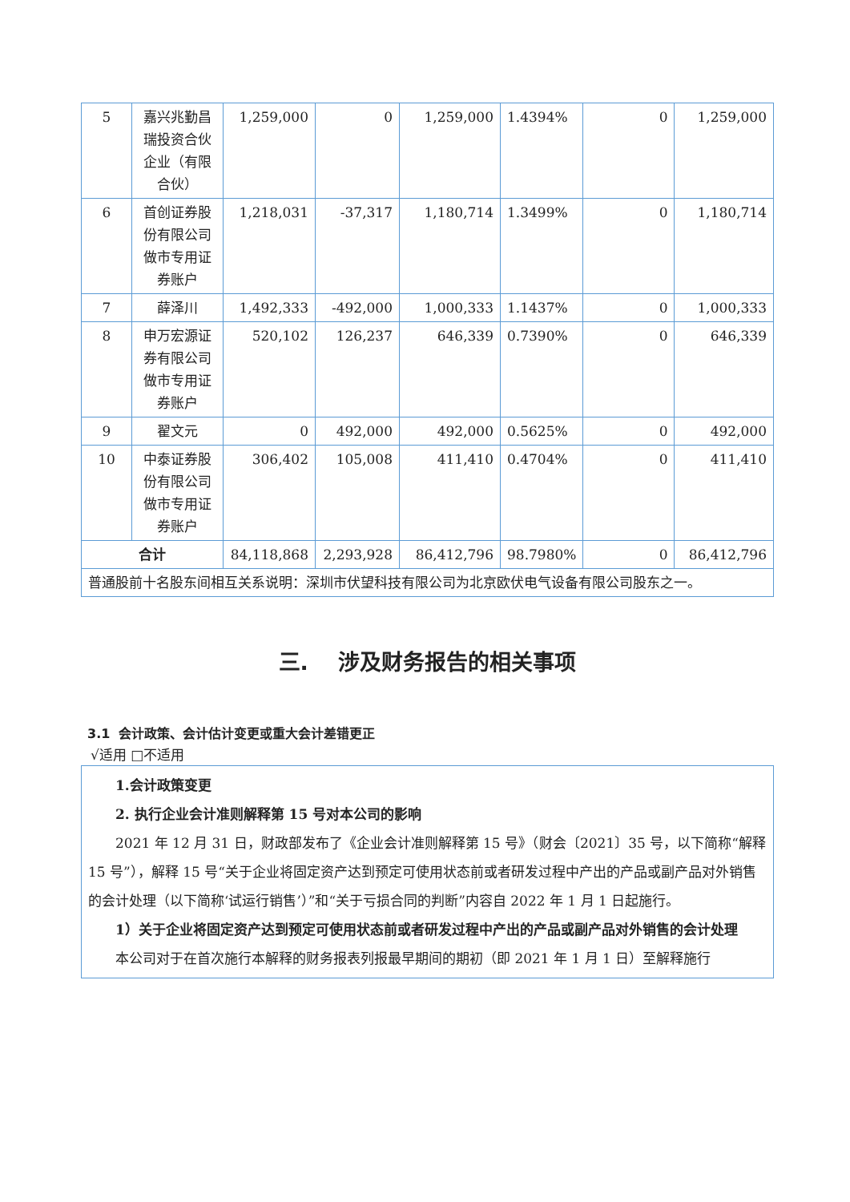| 5 | 嘉兴兆勤昌瑞投资合伙企业（有限合伙） | 1,259,000 | 0 | 1,259,000 | 1.4394% | 0 | 1,259,000 |
| 6 | 首创证券股份有限公司做市专用证券账户 | 1,218,031 | -37,317 | 1,180,714 | 1.3499% | 0 | 1,180,714 |
| 7 | 薛泽川 | 1,492,333 | -492,000 | 1,000,333 | 1.1437% | 0 | 1,000,333 |
| 8 | 申万宏源证券有限公司做市专用证券账户 | 520,102 | 126,237 | 646,339 | 0.7390% | 0 | 646,339 |
| 9 | 翟文元 | 0 | 492,000 | 492,000 | 0.5625% | 0 | 492,000 |
| 10 | 中泰证券股份有限公司做市专用证券账户 | 306,402 | 105,008 | 411,410 | 0.4704% | 0 | 411,410 |
| 合计 | | 84,118,868 | 2,293,928 | 86,412,796 | 98.7980% | 0 | 86,412,796 |
| 普通股前十名股东间相互关系说明：深圳市伏望科技有限公司为北京欧伏电气设备有限公司股东之一。 | | | | | | | |
三. 涉及财务报告的相关事项
3.1 会计政策、会计估计变更或重大会计差错更正
√适用 □不适用
1.会计政策变更
2. 执行企业会计准则解释第 15 号对本公司的影响
2021 年 12 月 31 日，财政部发布了《企业会计准则解释第 15 号》（财会〔2021〕35 号，以下简称“解释 15 号”），解释 15 号“关于企业将固定资产达到预定可使用状态前或者研发过程中产出的产品或副产品对外销售的会计处理（以下简称‘试运行销售’）”和“关于亏损合同的判断”内容自 2022 年 1 月 1 日起施行。
1）关于企业将固定资产达到预定可使用状态前或者研发过程中产出的产品或副产品对外销售的会计处理
本公司对于在首次施行本解释的财务报表列报最早期间的期初（即 2021 年 1 月 1 日）至解释施行